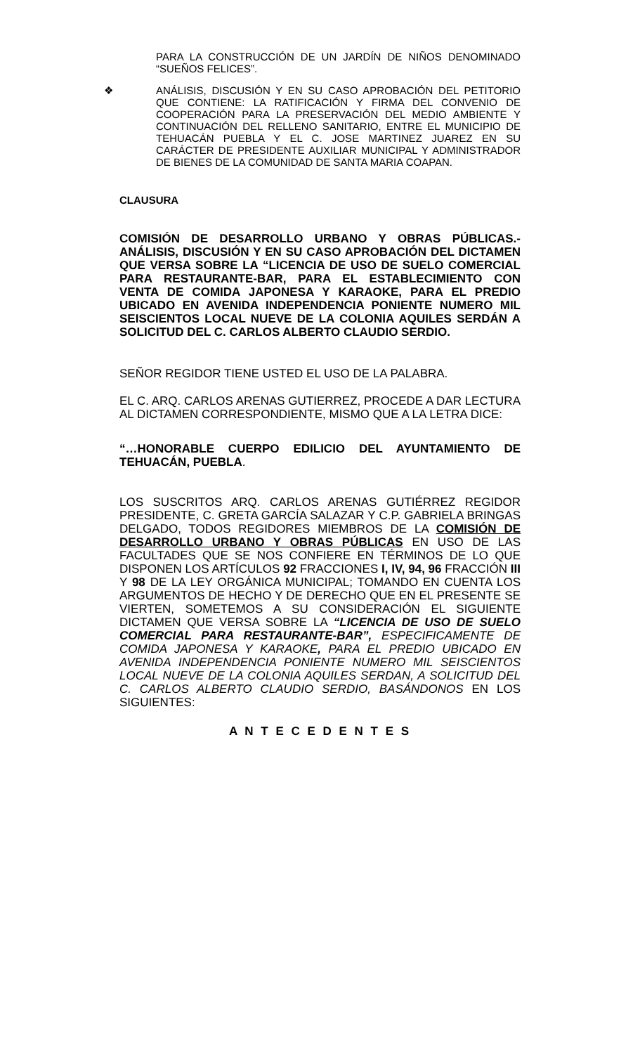PARA LA CONSTRUCCIÓN DE UN JARDÍN DE NIÑOS DENOMINADO “SUEÑOS FELICES”.
❖ ANÁLISIS, DISCUSIÓN Y EN SU CASO APROBACIÓN DEL PETITORIO QUE CONTIENE: LA RATIFICACIÓN Y FIRMA DEL CONVENIO DE COOPERACIÓN PARA LA PRESERVACIÓN DEL MEDIO AMBIENTE Y CONTINUACIÓN DEL RELLENO SANITARIO, ENTRE EL MUNICIPIO DE TEHUACÁN PUEBLA Y EL C. JOSE MARTINEZ JUAREZ EN SU CARÁCTER DE PRESIDENTE AUXILIAR MUNICIPAL Y ADMINISTRADOR DE BIENES DE LA COMUNIDAD DE SANTA MARIA COAPAN.
CLAUSURA
COMISIÓN DE DESARROLLO URBANO Y OBRAS PÚBLICAS.- ANÁLISIS, DISCUSIÓN Y EN SU CASO APROBACIÓN DEL DICTAMEN QUE VERSA SOBRE LA “LICENCIA DE USO DE SUELO COMERCIAL PARA RESTAURANTE-BAR, PARA EL ESTABLECIMIENTO CON VENTA DE COMIDA JAPONESA Y KARAOKE, PARA EL PREDIO UBICADO EN AVENIDA INDEPENDENCIA PONIENTE NUMERO MIL SEISCIENTOS LOCAL NUEVE DE LA COLONIA AQUILES SERDÁN A SOLICITUD DEL C. CARLOS ALBERTO CLAUDIO SERDIO.
SEÑOR REGIDOR TIENE USTED EL USO DE LA PALABRA.
EL C. ARQ. CARLOS ARENAS GUTIERREZ, PROCEDE A DAR LECTURA AL DICTAMEN CORRESPONDIENTE, MISMO QUE A LA LETRA DICE:
“…HONORABLE CUERPO EDILICIO DEL AYUNTAMIENTO DE TEHUACÁN, PUEBLA.
LOS SUSCRITOS ARQ. CARLOS ARENAS GUTIÉRREZ REGIDOR PRESIDENTE, C. GRETA GARCÍA SALAZAR Y C.P. GABRIELA BRINGAS DELGADO, TODOS REGIDORES MIEMBROS DE LA COMISIÓN DE DESARROLLO URBANO Y OBRAS PÚBLICAS EN USO DE LAS FACULTADES QUE SE NOS CONFIERE EN TÉRMINOS DE LO QUE DISPONEN LOS ARTÍCULOS 92 FRACCIONES I, IV, 94, 96 FRACCIÓN III Y 98 DE LA LEY ORGÁNICA MUNICIPAL; TOMANDO EN CUENTA LOS ARGUMENTOS DE HECHO Y DE DERECHO QUE EN EL PRESENTE SE VIERTEN, SOMETEMOS A SU CONSIDERACIÓN EL SIGUIENTE DICTAMEN QUE VERSA SOBRE LA “LICENCIA DE USO DE SUELO COMERCIAL PARA RESTAURANTE-BAR”, ESPECIFICAMENTE DE COMIDA JAPONESA Y KARAOKE, PARA EL PREDIO UBICADO EN AVENIDA INDEPENDENCIA PONIENTE NUMERO MIL SEISCIENTOS LOCAL NUEVE DE LA COLONIA AQUILES SERDAN, A SOLICITUD DEL C. CARLOS ALBERTO CLAUDIO SERDIO, BASÁNDONOS EN LOS SIGUIENTES:
A N T E C E D E N T E S